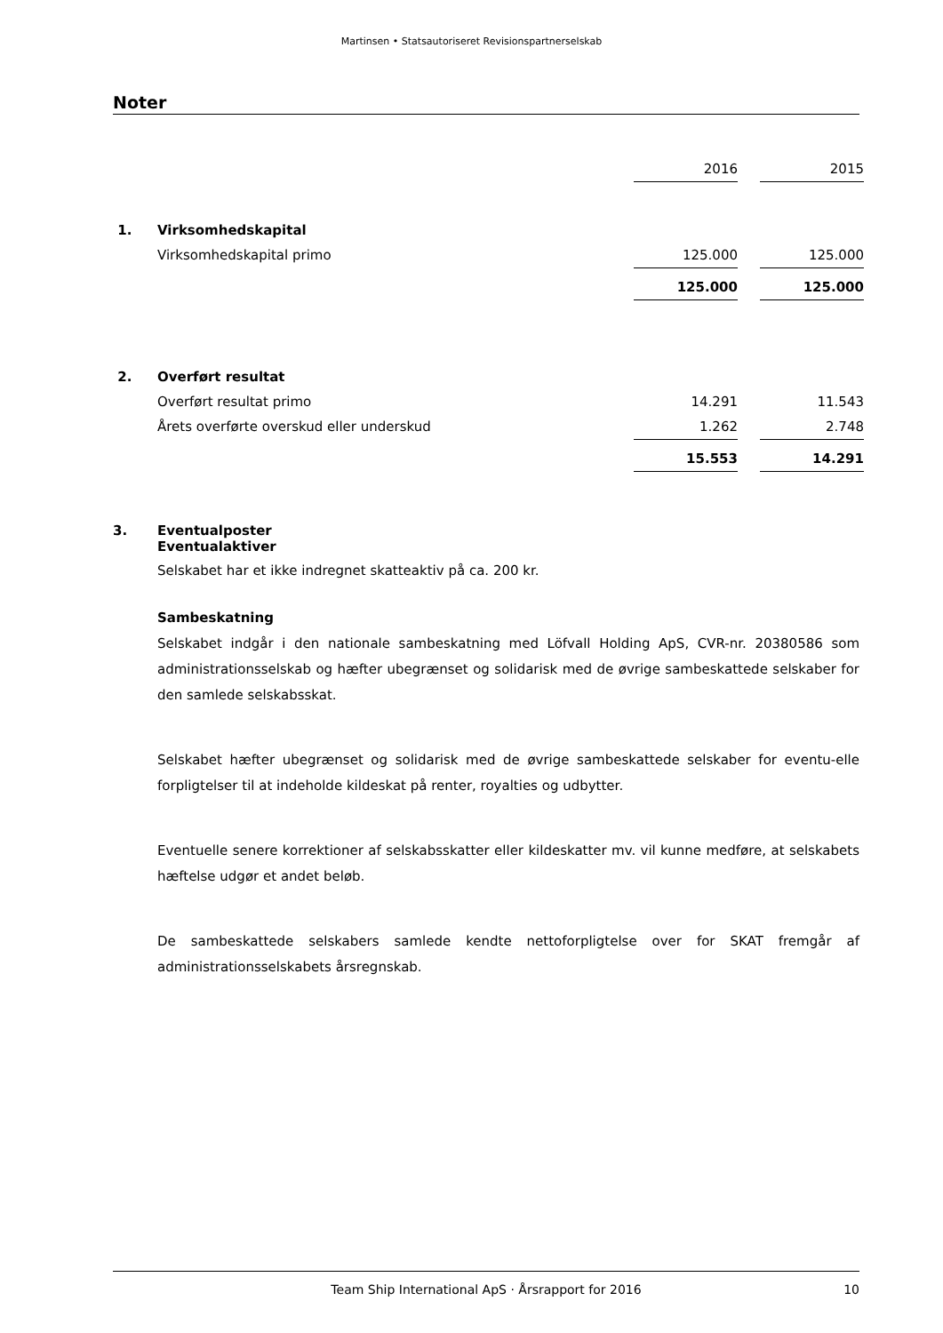Martinsen • Statsautoriseret Revisionspartnerselskab
Noter
| | | 2016 | | 2015 |
| 1. | Virksomhedskapital | | | |
| | Virksomhedskapital primo | 125.000 | | 125.000 |
| | | 125.000 | | 125.000 |
| 2. | Overført resultat | | | |
| | Overført resultat primo | 14.291 | | 11.543 |
| | Årets overførte overskud eller underskud | 1.262 | | 2.748 |
| | | 15.553 | | 14.291 |
3. Eventualposter
Eventualaktiver
Selskabet har et ikke indregnet skatteaktiv på ca. 200 kr.
Sambeskatning
Selskabet indgår i den nationale sambeskatning med Löfvall Holding ApS, CVR-nr. 20380586 som administrationsselskab og hæfter ubegrænset og solidarisk med de øvrige sambeskattede selskaber for den samlede selskabsskat.
Selskabet hæfter ubegrænset og solidarisk med de øvrige sambeskattede selskaber for eventu-elle forpligtelser til at indeholde kildeskat på renter, royalties og udbytter.
Eventuelle senere korrektioner af selskabsskatter eller kildeskatter mv. vil kunne medføre, at selskabets hæftelse udgør et andet beløb.
De sambeskattede selskabers samlede kendte nettoforpligtelse over for SKAT fremgår af administrationsselskabets årsregnskab.
Team Ship International ApS · Årsrapport for 2016 10